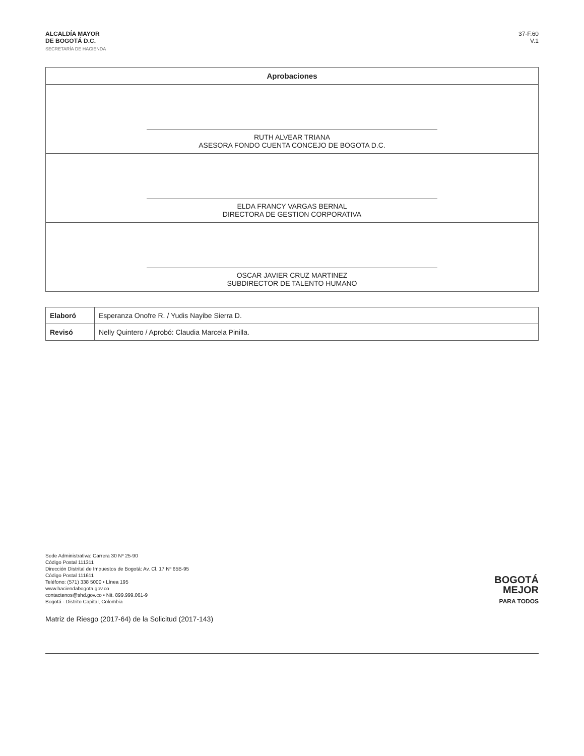ALCALDÍA MAYOR
DE BOGOTÁ D.C.
SECRETARÍA DE HACIENDA
37-F.60
V.1
| Aprobaciones |
| --- |
| RUTH ALVEAR TRIANA ASESORA FONDO CUENTA CONCEJO DE BOGOTA D.C. |
| ELDA FRANCY VARGAS BERNAL DIRECTORA DE GESTION CORPORATIVA |
| OSCAR JAVIER CRUZ MARTINEZ SUBDIRECTOR DE TALENTO HUMANO |
| Elaboró | Esperanza Onofre R. / Yudis Nayibe Sierra D. |
| Revisó | Nelly Quintero / Aprobó: Claudia Marcela Pinilla. |
Sede Administrativa: Carrera 30 Nº 25-90
Código Postal 111311
Dirección Distrital de Impuestos de Bogotá: Av. Cl. 17 Nº 65B-95
Código Postal 111611
Teléfono: (571) 338 5000 • Línea 195
www.haciendabogota.gov.co
contactenos@shd.gov.co • Nit. 899.999.061-9
Bogotá - Distrito Capital, Colombia
BOGOTÁ
MEJOR
PARA TODOS
Matriz de Riesgo (2017-64) de la Solicitud (2017-143)